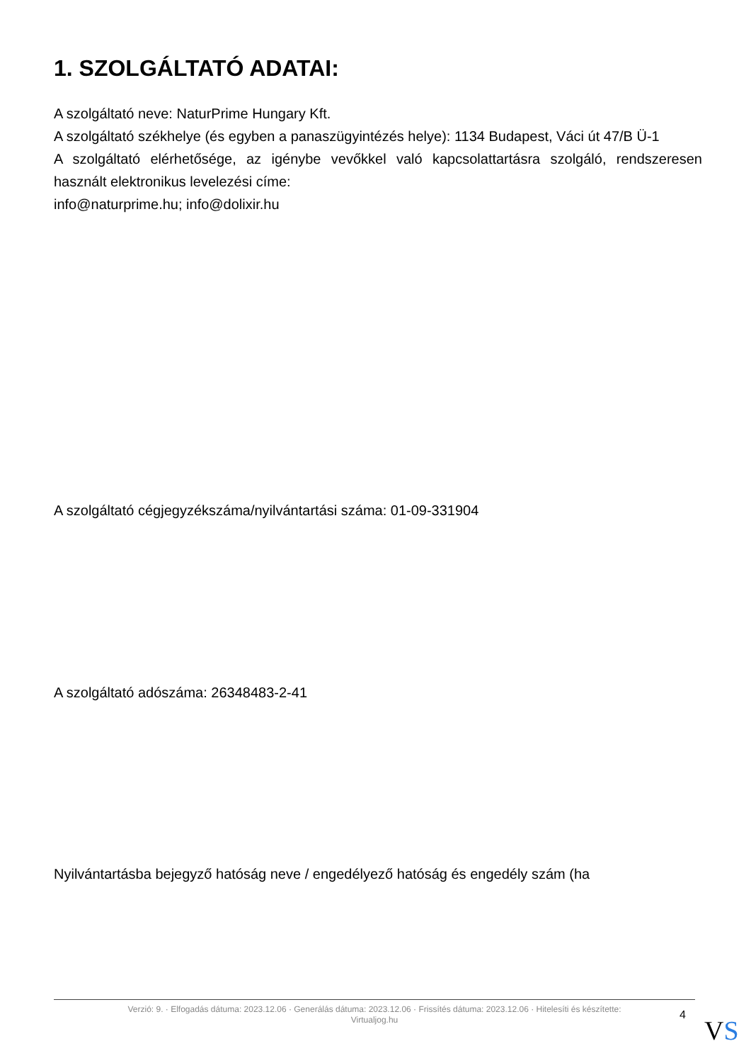1. SZOLGÁLTATÓ ADATAI:
A szolgáltató neve: NaturPrime Hungary Kft.
A szolgáltató székhelye (és egyben a panaszügyintézés helye): 1134 Budapest, Váci út 47/B Ü-1
A szolgáltató elérhetősége, az igénybe vevőkkel való kapcsolattartásra szolgáló, rendszeresen használt elektronikus levelezési címe:
info@naturprime.hu; info@dolixir.hu
A szolgáltató cégjegyzékszáma/nyilvántartási száma: 01-09-331904
A szolgáltató adószáma: 26348483-2-41
Nyilvántartásba bejegyző hatóság neve / engedélyező hatóság és engedély szám (ha
Verzió: 9. · Elfogadás dátuma: 2023.12.06 · Generálás dátuma: 2023.12.06 · Frissítés dátuma: 2023.12.06 · Hitelesíti és készítette:
Virtualjog.hu
4 VS